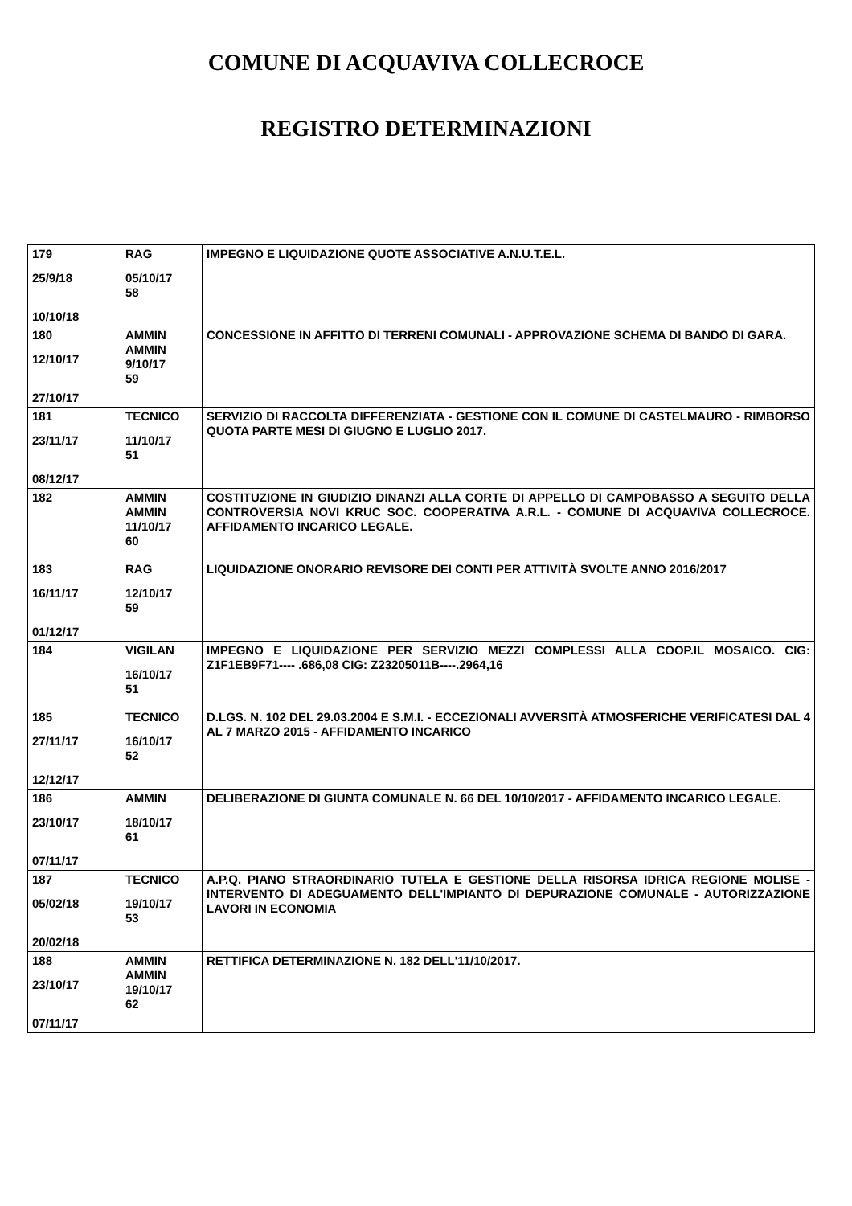COMUNE DI ACQUAVIVA COLLECROCE
REGISTRO DETERMINAZIONI
| 179 25/9/18 10/10/18 | RAG 05/10/17 58 | IMPEGNO E LIQUIDAZIONE QUOTE ASSOCIATIVE A.N.U.T.E.L. |
| 180 12/10/17 27/10/17 | AMMIN AMMIN 9/10/17 59 | CONCESSIONE IN AFFITTO DI TERRENI COMUNALI - APPROVAZIONE SCHEMA DI BANDO DI GARA. |
| 181 23/11/17 08/12/17 | TECNICO 11/10/17 51 | SERVIZIO DI RACCOLTA DIFFERENZIATA - GESTIONE CON IL COMUNE DI CASTELMAURO - RIMBORSO QUOTA PARTE MESI DI GIUGNO E LUGLIO 2017. |
| 182 | AMMIN AMMIN 11/10/17 60 | COSTITUZIONE IN GIUDIZIO DINANZI ALLA CORTE DI APPELLO DI CAMPOBASSO A SEGUITO DELLA CONTROVERSIA NOVI KRUC SOC. COOPERATIVA A.R.L. - COMUNE DI ACQUAVIVA COLLECROCE. AFFIDAMENTO INCARICO LEGALE. |
| 183 16/11/17 01/12/17 | RAG 12/10/17 59 | LIQUIDAZIONE ONORARIO REVISORE DEI CONTI PER ATTIVITÀ SVOLTE ANNO 2016/2017 |
| 184 | VIGILAN 16/10/17 51 | IMPEGNO E LIQUIDAZIONE PER SERVIZIO MEZZI COMPLESSI ALLA COOP.IL MOSAICO. CIG: Z1F1EB9F71---- .686,08 CIG: Z23205011B----.2964,16 |
| 185 27/11/17 12/12/17 | TECNICO 16/10/17 52 | D.LGS. N. 102 DEL 29.03.2004 E S.M.I. - ECCEZIONALI AVVERSITÀ ATMOSFERICHE VERIFICATESI DAL 4 AL 7 MARZO 2015 - AFFIDAMENTO INCARICO |
| 186 23/10/17 07/11/17 | AMMIN 18/10/17 61 | DELIBERAZIONE DI GIUNTA COMUNALE N. 66 DEL 10/10/2017 - AFFIDAMENTO INCARICO LEGALE. |
| 187 05/02/18 20/02/18 | TECNICO 19/10/17 53 | A.P.Q. PIANO STRAORDINARIO TUTELA E GESTIONE DELLA RISORSA IDRICA REGIONE MOLISE - INTERVENTO DI ADEGUAMENTO DELL'IMPIANTO DI DEPURAZIONE COMUNALE - AUTORIZZAZIONE LAVORI IN ECONOMIA |
| 188 23/10/17 07/11/17 | AMMIN AMMIN 19/10/17 62 | RETTIFICA DETERMINAZIONE N. 182 DELL'11/10/2017. |